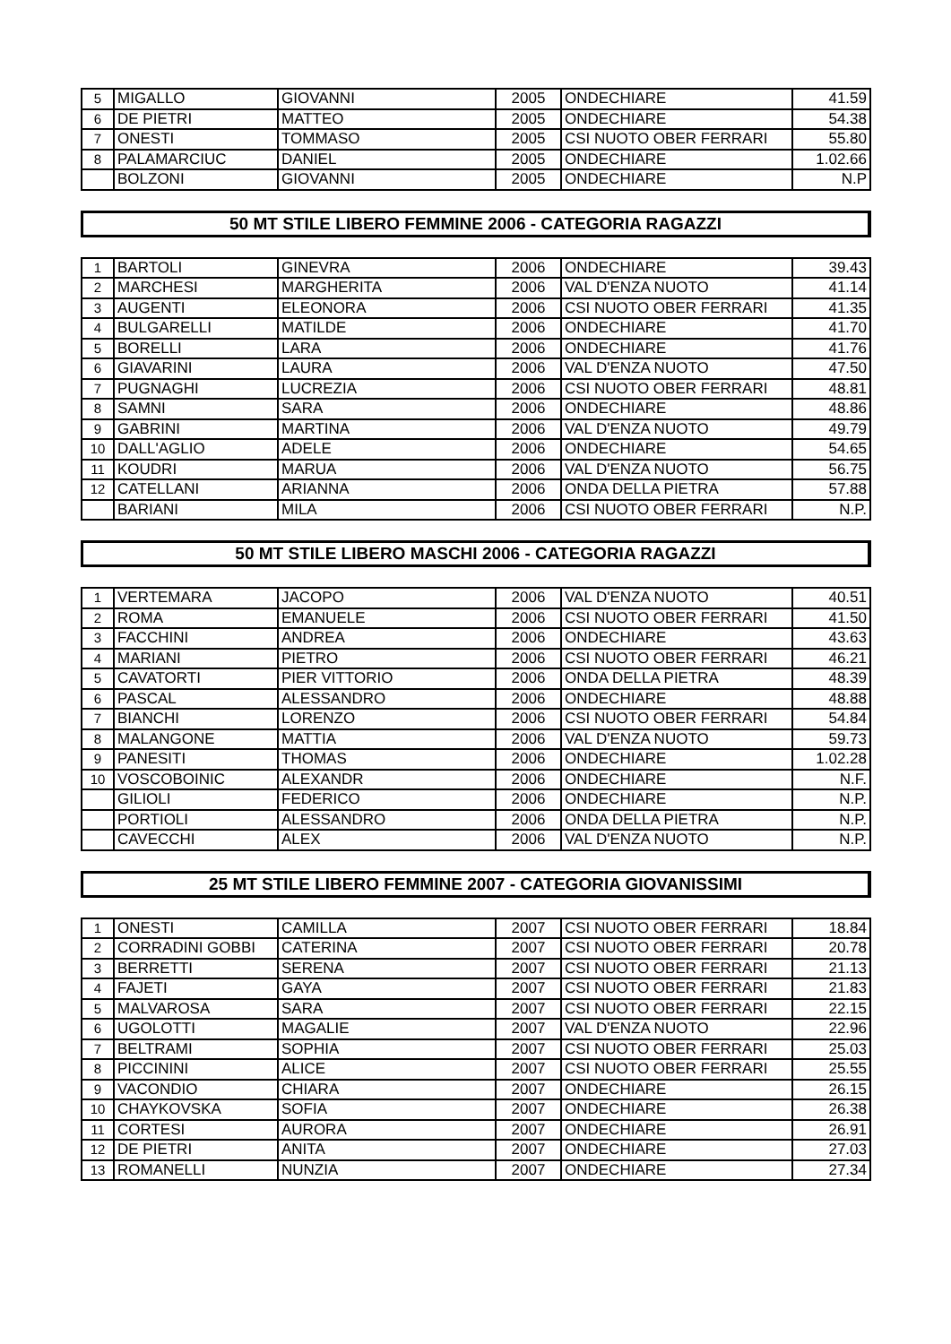| 5 | MIGALLO | GIOVANNI | 2005 | ONDECHIARE | 41.59 |
| 6 | DE PIETRI | MATTEO | 2005 | ONDECHIARE | 54.38 |
| 7 | ONESTI | TOMMASO | 2005 | CSI NUOTO OBER FERRARI | 55.80 |
| 8 | PALAMARCIUC | DANIEL | 2005 | ONDECHIARE | 1.02.66 |
| | BOLZONI | GIOVANNI | 2005 | ONDECHIARE | N.P |
50 MT STILE LIBERO FEMMINE 2006 - CATEGORIA RAGAZZI
| 1 | BARTOLI | GINEVRA | 2006 | ONDECHIARE | 39.43 |
| 2 | MARCHESI | MARGHERITA | 2006 | VAL D'ENZA NUOTO | 41.14 |
| 3 | AUGENTI | ELEONORA | 2006 | CSI NUOTO OBER FERRARI | 41.35 |
| 4 | BULGARELLI | MATILDE | 2006 | ONDECHIARE | 41.70 |
| 5 | BORELLI | LARA | 2006 | ONDECHIARE | 41.76 |
| 6 | GIAVARINI | LAURA | 2006 | VAL D'ENZA NUOTO | 47.50 |
| 7 | PUGNAGHI | LUCREZIA | 2006 | CSI NUOTO OBER FERRARI | 48.81 |
| 8 | SAMNI | SARA | 2006 | ONDECHIARE | 48.86 |
| 9 | GABRINI | MARTINA | 2006 | VAL D'ENZA NUOTO | 49.79 |
| 10 | DALL'AGLIO | ADELE | 2006 | ONDECHIARE | 54.65 |
| 11 | KOUDRI | MARUA | 2006 | VAL D'ENZA NUOTO | 56.75 |
| 12 | CATELLANI | ARIANNA | 2006 | ONDA DELLA PIETRA | 57.88 |
| | BARIANI | MILA | 2006 | CSI NUOTO OBER FERRARI | N.P. |
50 MT STILE LIBERO MASCHI 2006 - CATEGORIA RAGAZZI
| 1 | VERTEMARA | JACOPO | 2006 | VAL D'ENZA NUOTO | 40.51 |
| 2 | ROMA | EMANUELE | 2006 | CSI NUOTO OBER FERRARI | 41.50 |
| 3 | FACCHINI | ANDREA | 2006 | ONDECHIARE | 43.63 |
| 4 | MARIANI | PIETRO | 2006 | CSI NUOTO OBER FERRARI | 46.21 |
| 5 | CAVATORTI | PIER VITTORIO | 2006 | ONDA DELLA PIETRA | 48.39 |
| 6 | PASCAL | ALESSANDRO | 2006 | ONDECHIARE | 48.88 |
| 7 | BIANCHI | LORENZO | 2006 | CSI NUOTO OBER FERRARI | 54.84 |
| 8 | MALANGONE | MATTIA | 2006 | VAL D'ENZA NUOTO | 59.73 |
| 9 | PANESITI | THOMAS | 2006 | ONDECHIARE | 1.02.28 |
| 10 | VOSCOBOINIC | ALEXANDR | 2006 | ONDECHIARE | N.F. |
| | GILIOLI | FEDERICO | 2006 | ONDECHIARE | N.P. |
| | PORTIOLI | ALESSANDRO | 2006 | ONDA DELLA PIETRA | N.P. |
| | CAVECCHI | ALEX | 2006 | VAL D'ENZA NUOTO | N.P. |
25 MT STILE LIBERO FEMMINE 2007 - CATEGORIA GIOVANISSIMI
| 1 | ONESTI | CAMILLA | 2007 | CSI NUOTO OBER FERRARI | 18.84 |
| 2 | CORRADINI GOBBI | CATERINA | 2007 | CSI NUOTO OBER FERRARI | 20.78 |
| 3 | BERRETTI | SERENA | 2007 | CSI NUOTO OBER FERRARI | 21.13 |
| 4 | FAJETI | GAYA | 2007 | CSI NUOTO OBER FERRARI | 21.83 |
| 5 | MALVAROSA | SARA | 2007 | CSI NUOTO OBER FERRARI | 22.15 |
| 6 | UGOLOTTI | MAGALIE | 2007 | VAL D'ENZA NUOTO | 22.96 |
| 7 | BELTRAMI | SOPHIA | 2007 | CSI NUOTO OBER FERRARI | 25.03 |
| 8 | PICCININI | ALICE | 2007 | CSI NUOTO OBER FERRARI | 25.55 |
| 9 | VACONDIO | CHIARA | 2007 | ONDECHIARE | 26.15 |
| 10 | CHAYKOVSKA | SOFIA | 2007 | ONDECHIARE | 26.38 |
| 11 | CORTESI | AURORA | 2007 | ONDECHIARE | 26.91 |
| 12 | DE PIETRI | ANITA | 2007 | ONDECHIARE | 27.03 |
| 13 | ROMANELLI | NUNZIA | 2007 | ONDECHIARE | 27.34 |